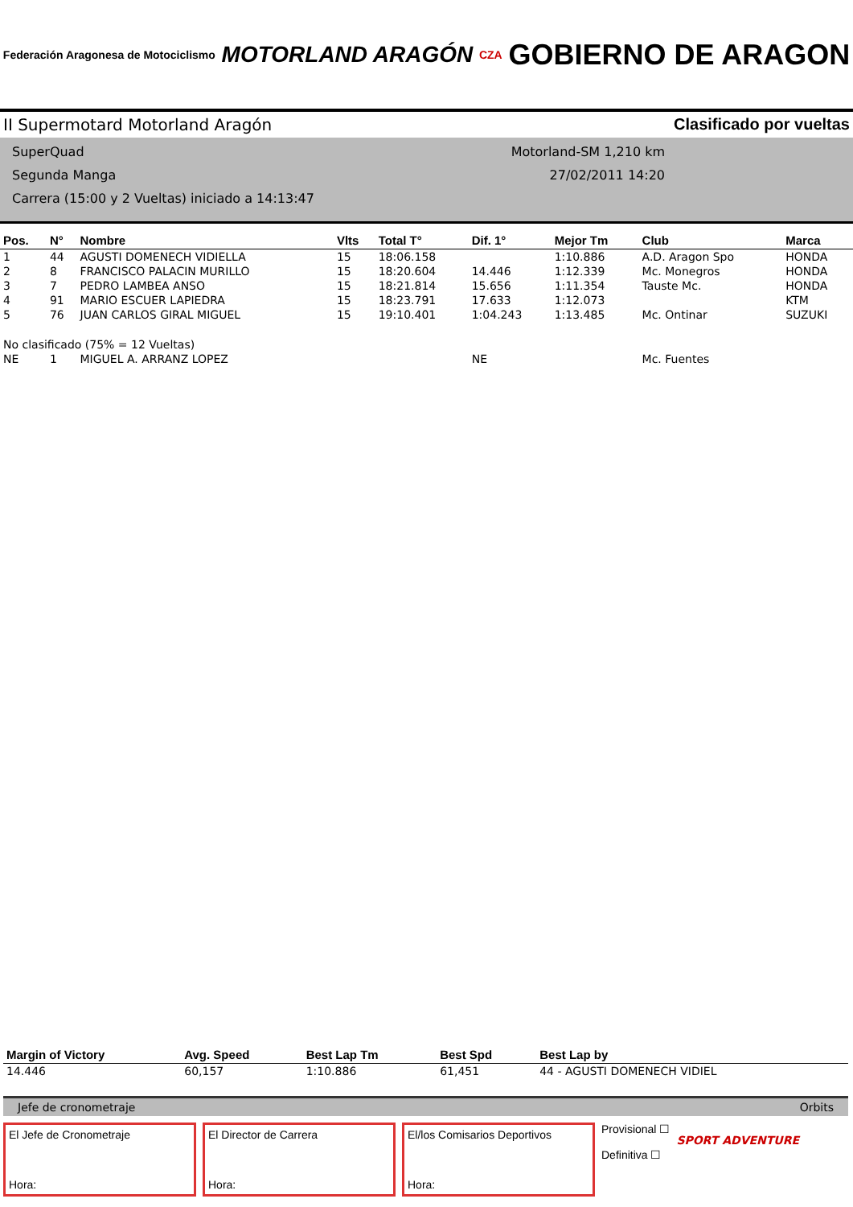Federación Aragonesa de Motociclismo
MOTORLAND ARAGÓN
CZA
GOBIERNO DE ARAGON
II Supermotard Motorland Aragón Clasificado por vueltas
SuperQuad Motorland-SM 1,210 km
Segunda Manga 27/02/2011 14:20
Carrera (15:00 y 2 Vueltas) iniciado a 14:13:47
| Pos. | N° | Nombre | Vlts | Total T° | Dif. 1° | Mejor Tm | Club | Marca |
| --- | --- | --- | --- | --- | --- | --- | --- | --- |
| 1 | 44 | AGUSTI DOMENECH VIDIELLA | 15 | 18:06.158 | | 1:10.886 | A.D. Aragon Spo | HONDA |
| 2 | 8 | FRANCISCO PALACIN MURILLO | 15 | 18:20.604 | 14.446 | 1:12.339 | Mc. Monegros | HONDA |
| 3 | 7 | PEDRO LAMBEA ANSO | 15 | 18:21.814 | 15.656 | 1:11.354 | Tauste Mc. | HONDA |
| 4 | 91 | MARIO ESCUER LAPIEDRA | 15 | 18:23.791 | 17.633 | 1:12.073 | | KTM |
| 5 | 76 | JUAN CARLOS GIRAL MIGUEL | 15 | 19:10.401 | 1:04.243 | 1:13.485 | Mc. Ontinar | SUZUKI |
| No clasificado (75% = 12 Vueltas) | | | | | | | | |
| NE | 1 | MIGUEL A. ARRANZ LOPEZ | | | NE | | Mc. Fuentes | |
| Margin of Victory | Avg. Speed | Best Lap Tm | Best Spd | Best Lap by |
| --- | --- | --- | --- | --- |
| 14.446 | 60,157 | 1:10.886 | 61,451 | 44 - AGUSTI DOMENECH VIDIEL |
Jefe de cronometraje Orbits
El Jefe de Cronometraje
Hora:
El Director de Carrera
Hora:
El/los Comisarios Deportivos
Hora:
Provisional ☐
Definitiva ☐
SPORT ADVENTURE